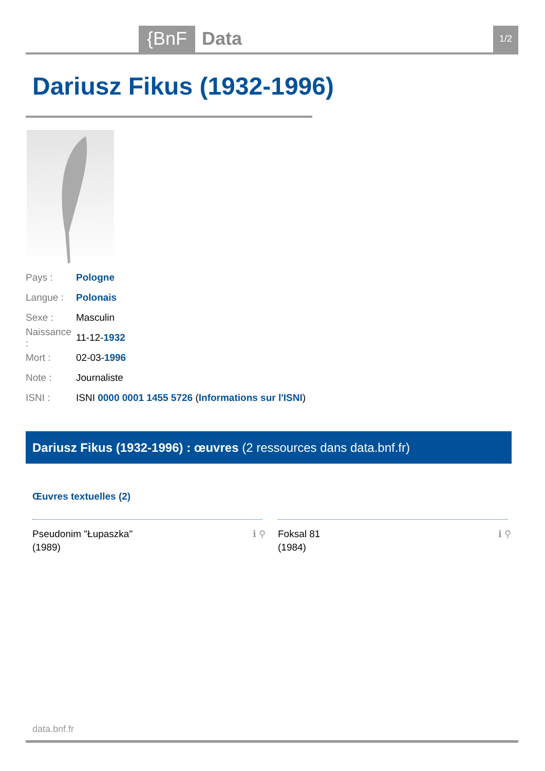{BnF Data 1/2
Dariusz Fikus (1932-1996)
Pays : Pologne
Langue : Polonais
Sexe : Masculin
Naissance : 11-12- 1932
Mort : 02-03- 1996
Note : Journaliste
ISNI : ISNI 0000 0001 1455 5726 (Informations sur l'ISNI)
Dariusz Fikus (1932-1996) : œuvres (2 ressources dans data.bnf.fr)
Œuvres textuelles (2)
Pseudonim "Łupaszka"
(1989)
ℹ ⚲
Foksal 81
(1984)
ℹ ⚲
data.bnf.fr